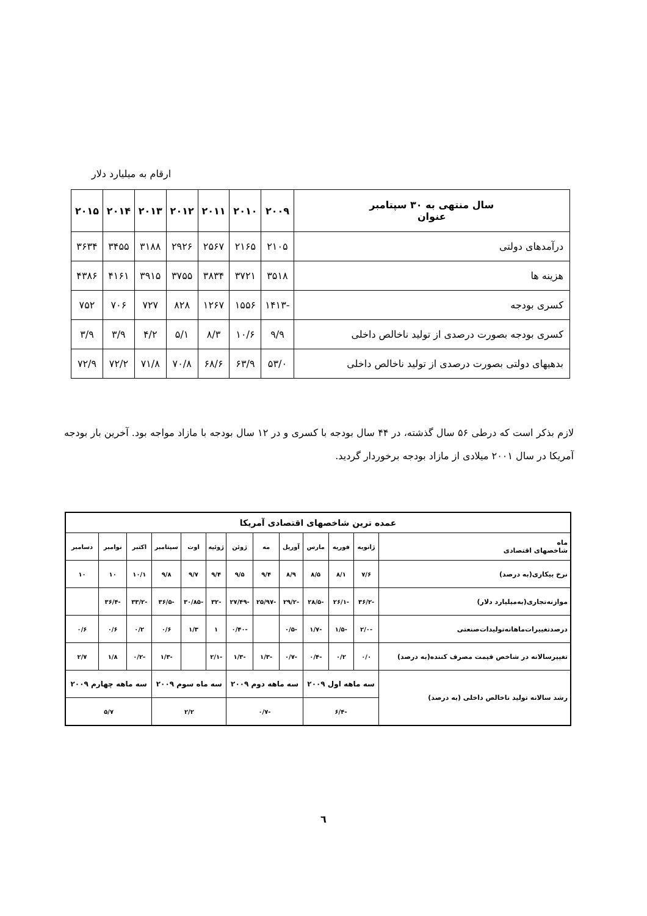ارقام به میلیارد دلار
| سال منتهی به ۳۰ سپتامبر عنوان | ۲۰۰۹ | ۲۰۱۰ | ۲۰۱۱ | ۲۰۱۲ | ۲۰۱۳ | ۲۰۱۴ | ۲۰۱۵ |
| --- | --- | --- | --- | --- | --- | --- | --- |
| درآمدهای دولتی | ۲۱۰۵ | ۲۱۶۵ | ۲۵۶۷ | ۲۹۲۶ | ۳۱۸۸ | ۳۴۵۵ | ۳۶۳۴ |
| هزینه ها | ۳۵۱۸ | ۳۷۲۱ | ۳۸۳۴ | ۳۷۵۵ | ۳۹۱۵ | ۴۱۶۱ | ۴۳۸۶ |
| کسری بودجه | -۱۴۱۳ | ۱۵۵۶ | ۱۲۶۷ | ۸۲۸ | ۷۲۷ | ۷۰۶ | ۷۵۲ |
| کسری بودجه بصورت درصدی از تولید ناخالص داخلی | ۹/۹ | ۱۰/۶ | ۸/۳ | ۵/۱ | ۴/۲ | ۳/۹ | ۳/۹ |
| بدهیهای دولتی بصورت درصدی از تولید ناخالص داخلی | ۵۳/۰ | ۶۳/۹ | ۶۸/۶ | ۷۰/۸ | ۷۱/۸ | ۷۲/۲ | ۷۲/۹ |
لازم بذکر است که درطی ۵۶ سال گذشته، در ۴۴ سال بودجه با کسری و در ۱۲ سال بودجه با مازاد مواجه بود. آخرین بار بودجه آمریکا در سال ۲۰۰۱ میلادی از مازاد بودجه برخوردار گردید.
| عمده ترین شاخصهای اقتصادی آمریکا | | | | | | | | | | | | |
| ماه شاخصهای اقتصادی | ژانویه | فوریه | مارس | آوریل | مه | ژوئن | ژوئیه | اوت | سپتامبر | اکتبر | نوامبر | دسامبر |
| نرخ بیکاری(به درصد) | ۷/۶ | ۸/۱ | ۸/۵ | ۸/۹ | ۹/۴ | ۹/۵ | ۹/۴ | ۹/۷ | ۹/۸ | ۱۰/۱ | ۱۰ | ۱۰ |
| موازنه‌تجاری(به‌میلیارد دلار) | -۳۶/۲ | -۲۶/۱ | -۲۸/۵ | -۲۹/۲ | -۲۵/۹۷ | -۲۷/۴۹ | -۳۲ | -۳۰/۸۵ | -۳۶/۵ | -۳۳/۲ | -۳۶/۴ | |
| درصدتغییرات‌ماهانه‌تولیدات‌صنعتی | -۲/۰ | -۱/۵ | -۱/۷ | -۰/۵ | | -۰/۴۰ | ۱ | ۱/۳ | ۰/۶ | ۰/۲ | ۰/۶ | ۰/۶ |
| تغییرسالانه در شاخص قیمت مصرف کننده(به درصد) | ۰/۰ | ۰/۲ | -۰/۴ | -۰/۷ | -۱/۳ | -۱/۳ | -۲/۱ | | -۱/۳ | -۰/۲ | ۱/۸ | ۲/۷ |
| رشد سالانه تولید ناخالص داخلی (به درصد) | سه ماهه اول ۲۰۰۹ | | | سه ماهه دوم ۲۰۰۹ | | | سه ماه سوم ۲۰۰۹ | | | سه ماهه چهارم ۲۰۰۹ | | |
| | -۶/۴ | | | -۰/۷ | | | ۲/۲ | | | ۵/۷ | | |
٦